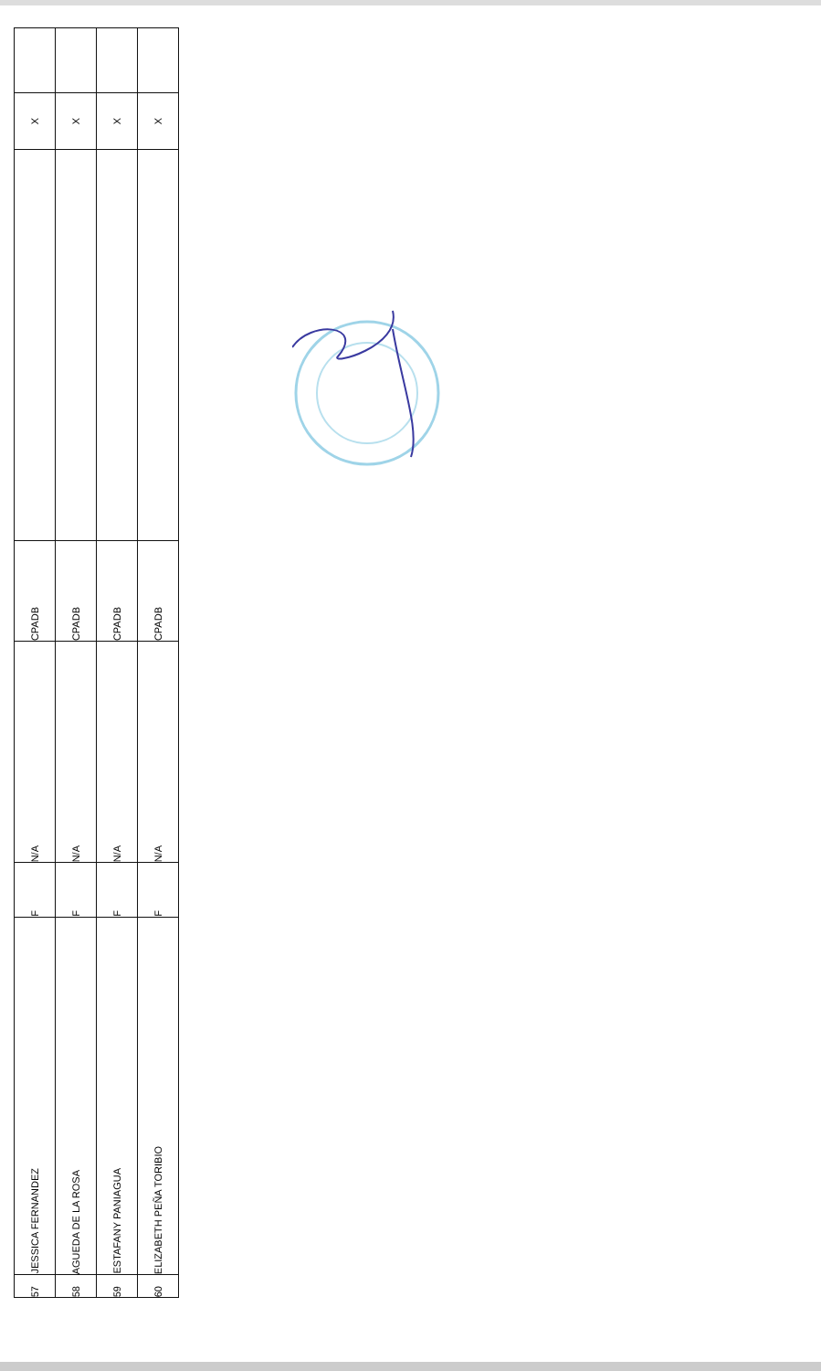| 57 | JESSICA FERNANDEZ | F | N/A | CPADB | | X | |
| 58 | AGUEDA DE LA ROSA | F | N/A | CPADB | | X | |
| 59 | ESTAFANY PANIAGUA | F | N/A | CPADB | | X | |
| 60 | ELIZABETH PEÑA TORIBIO | F | N/A | CPADB | | X | |